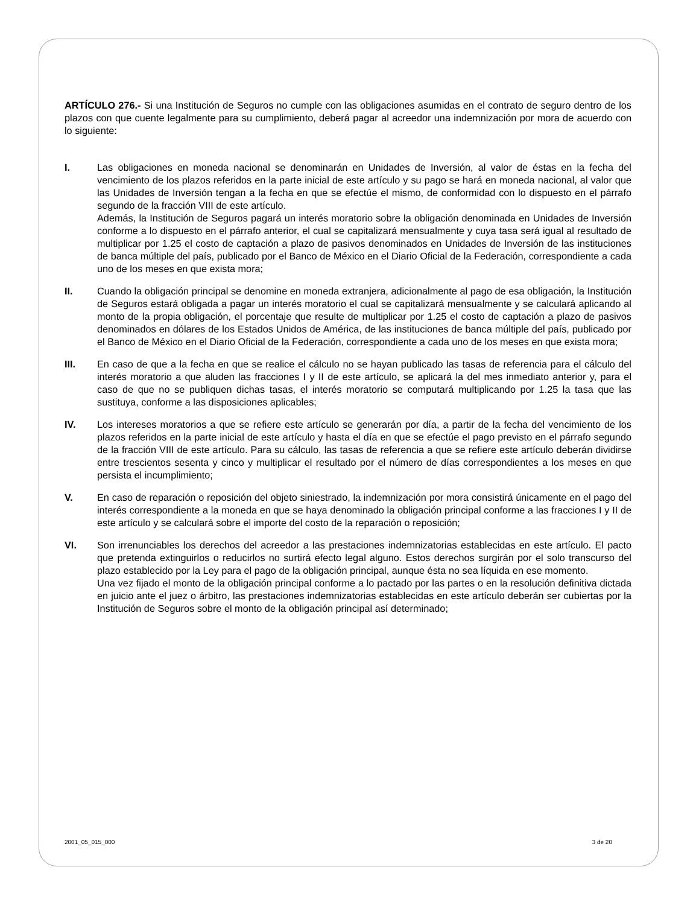ARTÍCULO 276.- Si una Institución de Seguros no cumple con las obligaciones asumidas en el contrato de seguro dentro de los plazos con que cuente legalmente para su cumplimiento, deberá pagar al acreedor una indemnización por mora de acuerdo con lo siguiente:
I. Las obligaciones en moneda nacional se denominarán en Unidades de Inversión, al valor de éstas en la fecha del vencimiento de los plazos referidos en la parte inicial de este artículo y su pago se hará en moneda nacional, al valor que las Unidades de Inversión tengan a la fecha en que se efectúe el mismo, de conformidad con lo dispuesto en el párrafo segundo de la fracción VIII de este artículo.
Además, la Institución de Seguros pagará un interés moratorio sobre la obligación denominada en Unidades de Inversión conforme a lo dispuesto en el párrafo anterior, el cual se capitalizará mensualmente y cuya tasa será igual al resultado de multiplicar por 1.25 el costo de captación a plazo de pasivos denominados en Unidades de Inversión de las instituciones de banca múltiple del país, publicado por el Banco de México en el Diario Oficial de la Federación, correspondiente a cada uno de los meses en que exista mora;
II. Cuando la obligación principal se denomine en moneda extranjera, adicionalmente al pago de esa obligación, la Institución de Seguros estará obligada a pagar un interés moratorio el cual se capitalizará mensualmente y se calculará aplicando al monto de la propia obligación, el porcentaje que resulte de multiplicar por 1.25 el costo de captación a plazo de pasivos denominados en dólares de los Estados Unidos de América, de las instituciones de banca múltiple del país, publicado por el Banco de México en el Diario Oficial de la Federación, correspondiente a cada uno de los meses en que exista mora;
III. En caso de que a la fecha en que se realice el cálculo no se hayan publicado las tasas de referencia para el cálculo del interés moratorio a que aluden las fracciones I y II de este artículo, se aplicará la del mes inmediato anterior y, para el caso de que no se publiquen dichas tasas, el interés moratorio se computará multiplicando por 1.25 la tasa que las sustituya, conforme a las disposiciones aplicables;
IV. Los intereses moratorios a que se refiere este artículo se generarán por día, a partir de la fecha del vencimiento de los plazos referidos en la parte inicial de este artículo y hasta el día en que se efectúe el pago previsto en el párrafo segundo de la fracción VIII de este artículo. Para su cálculo, las tasas de referencia a que se refiere este artículo deberán dividirse entre trescientos sesenta y cinco y multiplicar el resultado por el número de días correspondientes a los meses en que persista el incumplimiento;
V. En caso de reparación o reposición del objeto siniestrado, la indemnización por mora consistirá únicamente en el pago del interés correspondiente a la moneda en que se haya denominado la obligación principal conforme a las fracciones I y II de este artículo y se calculará sobre el importe del costo de la reparación o reposición;
VI. Son irrenunciables los derechos del acreedor a las prestaciones indemnizatorias establecidas en este artículo. El pacto que pretenda extinguirlos o reducirlos no surtirá efecto legal alguno. Estos derechos surgirán por el solo transcurso del plazo establecido por la Ley para el pago de la obligación principal, aunque ésta no sea líquida en ese momento.
Una vez fijado el monto de la obligación principal conforme a lo pactado por las partes o en la resolución definitiva dictada en juicio ante el juez o árbitro, las prestaciones indemnizatorias establecidas en este artículo deberán ser cubiertas por la Institución de Seguros sobre el monto de la obligación principal así determinado;
2001_05_015_000 3 de 20